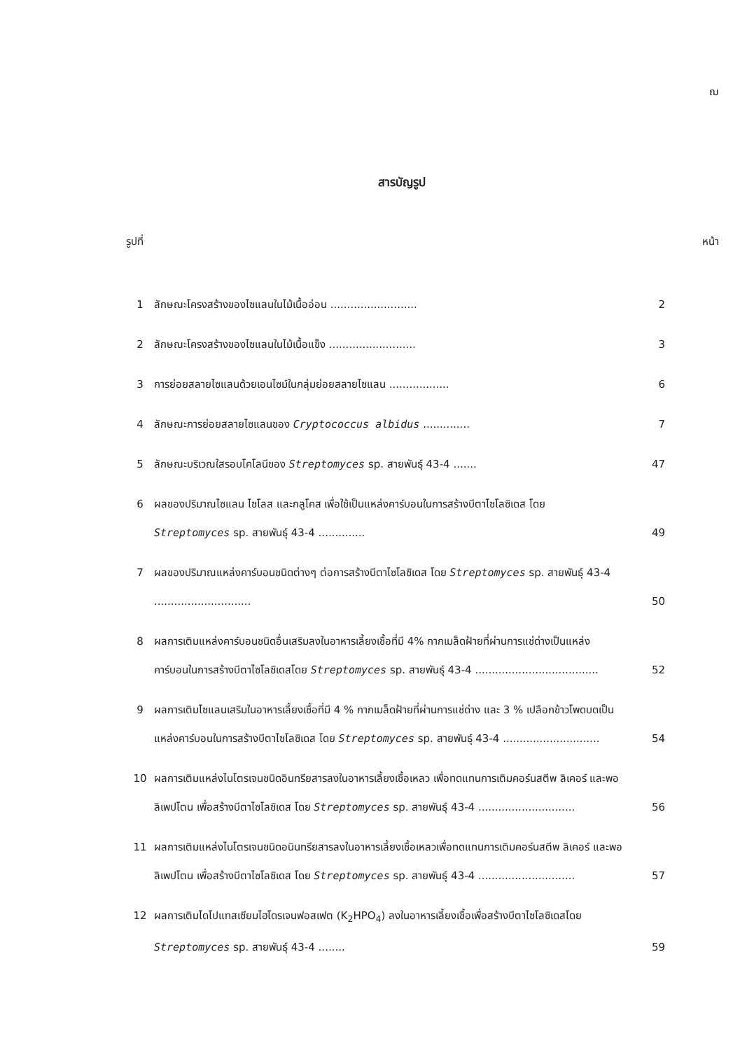ฌ
สารบัญรูป
รูปที่ หน้า
| 1 | ลักษณะโครงสร้างของไซแลนในไม้เนื้ออ่อน .......................... | 2 |
| 2 | ลักษณะโครงสร้างของไซแลนในไม้เนื้อแข็ง .......................... | 3 |
| 3 | การย่อยสลายไซแลนด้วยเอนไซม์ในกลุ่มย่อยสลายไซแลน .................. | 6 |
| 4 | ลักษณะการย่อยสลายไซแลนของ Cryptococcus albidus .............. | 7 |
| 5 | ลักษณะบริเวณใสรอบโคโลนีของ Streptomyces sp. สายพันธุ์ 43-4 ....... | 47 |
| 6 | ผลของปริมาณไซแลน ไซโลส และกลูโคส เพื่อใช้เป็นแหล่งคาร์บอนในการสร้างบีตาไซโลซิเดส โดย Streptomyces sp. สายพันธุ์ 43-4 .............. | 49 |
| 7 | ผลของปริมาณแหล่งคาร์บอนชนิดต่างๆ ต่อการสร้างบีตาไซโลซิเดส โดย Streptomyces sp. สายพันธุ์ 43-4 ............................. | 50 |
| 8 | ผลการเติมแหล่งคาร์บอนชนิดอื่นเสริมลงในอาหารเลี้ยงเชื้อที่มี 4% กากเมล็ดฝ้ายที่ผ่านการแช่ด่างเป็นแหล่งคาร์บอนในการสร้างบีตาไซโลซิเดสโดย Streptomyces sp. สายพันธุ์ 43-4 ..................................... | 52 |
| 9 | ผลการเติมไซแลนเสริมในอาหารเลี้ยงเชื้อที่มี 4 % กากเมล็ดฝ้ายที่ผ่านการแช่ด่าง และ 3 % เปลือกข้าวโพดบดเป็นแหล่งคาร์บอนในการสร้างบีตาไซโลซิเดส โดย Streptomyces sp. สายพันธุ์ 43-4 ............................. | 54 |
| 10 | ผลการเติมแหล่งไนโตรเจนชนิดอินทรียสารลงในอาหารเลี้ยงเชื้อเหลว เพื่อทดแทนการเติมคอร์นสตีพ ลิเคอร์ และพอลิเพปโตน เพื่อสร้างบีตาไซโลซิเดส โดย Streptomyces sp. สายพันธุ์ 43-4 ............................. | 56 |
| 11 | ผลการเติมแหล่งไนโตรเจนชนิดอนินทรียสารลงในอาหารเลี้ยงเชื้อเหลวเพื่อทดแทนการเติมคอร์นสตีพ ลิเคอร์ และพอลิเพปโตน เพื่อสร้างบีตาไซโลซิเดส โดย Streptomyces sp. สายพันธุ์ 43-4 ............................. | 57 |
| 12 | ผลการเติมไดโปแทสเซียมไฮโดรเจนฟอสเฟต (K<sub>2</sub>HPO<sub>4</sub>) ลงในอาหารเลี้ยงเชื้อเพื่อสร้างบีตาไซโลซิเดสโดย Streptomyces sp. สายพันธุ์ 43-4 ........ | 59 |